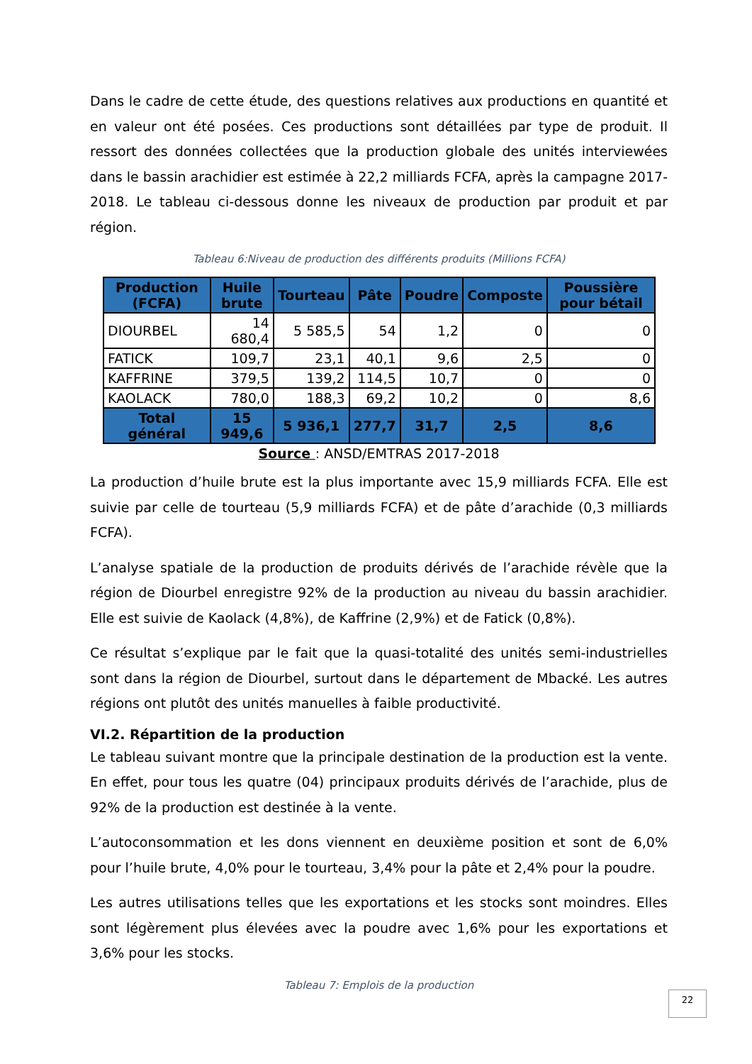Dans le cadre de cette étude, des questions relatives aux productions en quantité et en valeur ont été posées. Ces productions sont détaillées par type de produit. Il ressort des données collectées que la production globale des unités interviewées dans le bassin arachidier est estimée à 22,2 milliards FCFA, après la campagne 2017-2018. Le tableau ci-dessous donne les niveaux de production par produit et par région.
Tableau 6:Niveau de production des différents produits (Millions FCFA)
| Production (FCFA) | Huile brute | Tourteau | Pâte | Poudre | Composte | Poussière pour bétail |
| --- | --- | --- | --- | --- | --- | --- |
| DIOURBEL | 14 680,4 | 5 585,5 | 54 | 1,2 | 0 | 0 |
| FATICK | 109,7 | 23,1 | 40,1 | 9,6 | 2,5 | 0 |
| KAFFRINE | 379,5 | 139,2 | 114,5 | 10,7 | 0 | 0 |
| KAOLACK | 780,0 | 188,3 | 69,2 | 10,2 | 0 | 8,6 |
| Total général | 15 949,6 | 5 936,1 | 277,7 | 31,7 | 2,5 | 8,6 |
Source : ANSD/EMTRAS 2017-2018
La production d’huile brute est la plus importante avec 15,9 milliards FCFA. Elle est suivie par celle de tourteau (5,9 milliards FCFA) et de pâte d’arachide (0,3 milliards FCFA).
L’analyse spatiale de la production de produits dérivés de l’arachide révèle que la région de Diourbel enregistre 92% de la production au niveau du bassin arachidier. Elle est suivie de Kaolack (4,8%), de Kaffrine (2,9%) et de Fatick (0,8%).
Ce résultat s’explique par le fait que la quasi-totalité des unités semi-industrielles sont dans la région de Diourbel, surtout dans le département de Mbacké. Les autres régions ont plutôt des unités manuelles à faible productivité.
VI.2. Répartition de la production
Le tableau suivant montre que la principale destination de la production est la vente. En effet, pour tous les quatre (04) principaux produits dérivés de l’arachide, plus de 92% de la production est destinée à la vente.
L’autoconsommation et les dons viennent en deuxième position et sont de 6,0% pour l’huile brute, 4,0% pour le tourteau, 3,4% pour la pâte et 2,4% pour la poudre.
Les autres utilisations telles que les exportations et les stocks sont moindres. Elles sont légèrement plus élevées avec la poudre avec 1,6% pour les exportations et 3,6% pour les stocks.
Tableau 7: Emplois de la production
22